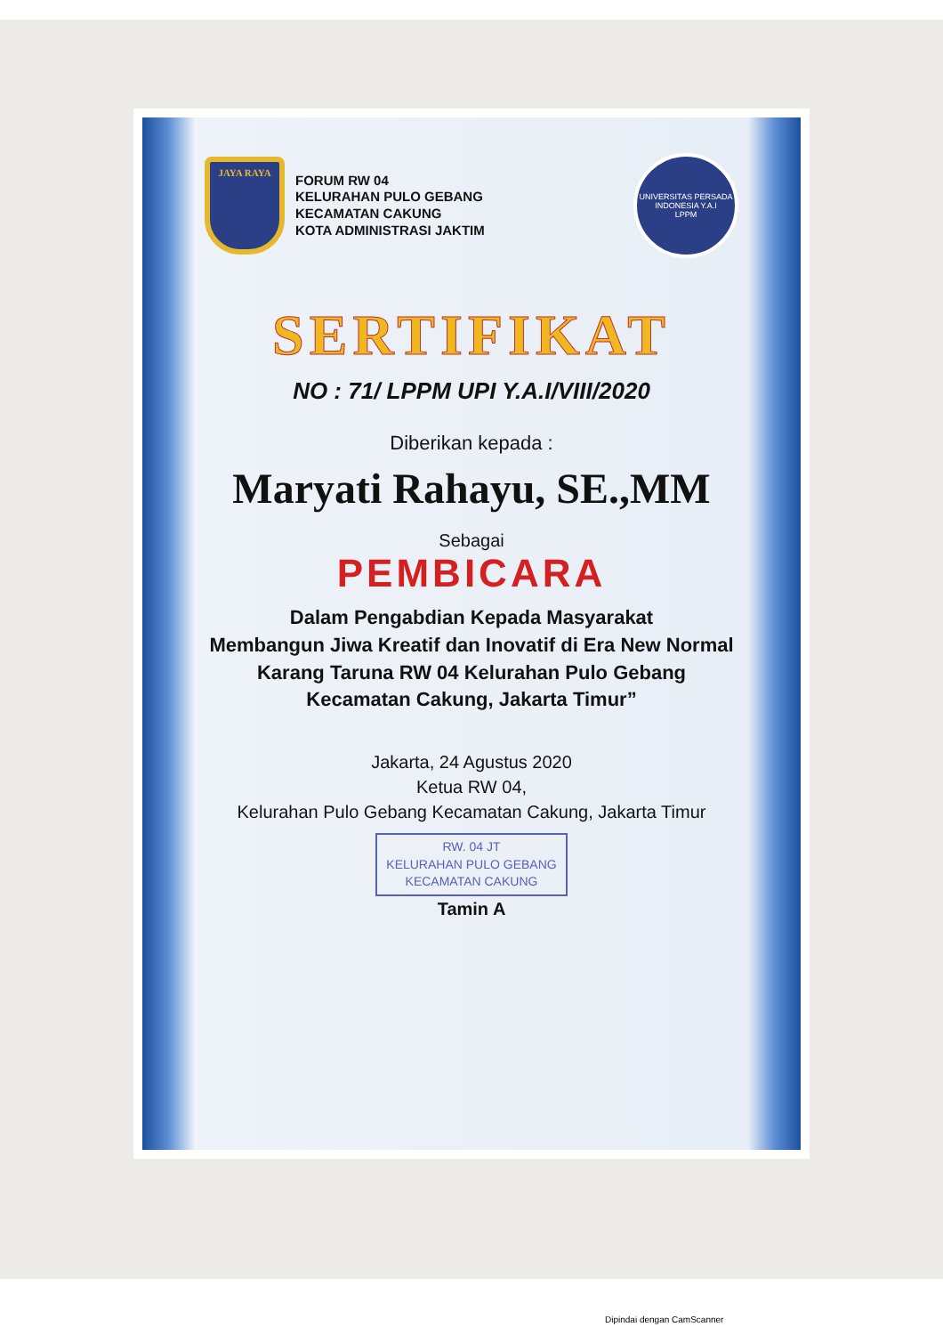JAYA RAYA
FORUM RW 04
KELURAHAN PULO GEBANG
KECAMATAN CAKUNG
KOTA ADMINISTRASI JAKTIM
UNIVERSITAS PERSADA INDONESIA Y.A.I
LPPM
SERTIFIKAT
NO : 71/ LPPM UPI Y.A.I/VIII/2020
Diberikan kepada :
Maryati Rahayu, SE.,MM
Sebagai
PEMBICARA
Dalam Pengabdian Kepada Masyarakat
Membangun Jiwa Kreatif dan Inovatif di Era New Normal
Karang Taruna RW 04 Kelurahan Pulo Gebang Kecamatan Cakung, Jakarta Timur”
Jakarta, 24 Agustus 2020
Ketua RW 04,
Kelurahan Pulo Gebang Kecamatan Cakung, Jakarta Timur
RW. 04 JT
KELURAHAN PULO GEBANG
KECAMATAN CAKUNG
Tamin A
Dipindai dengan CamScanner